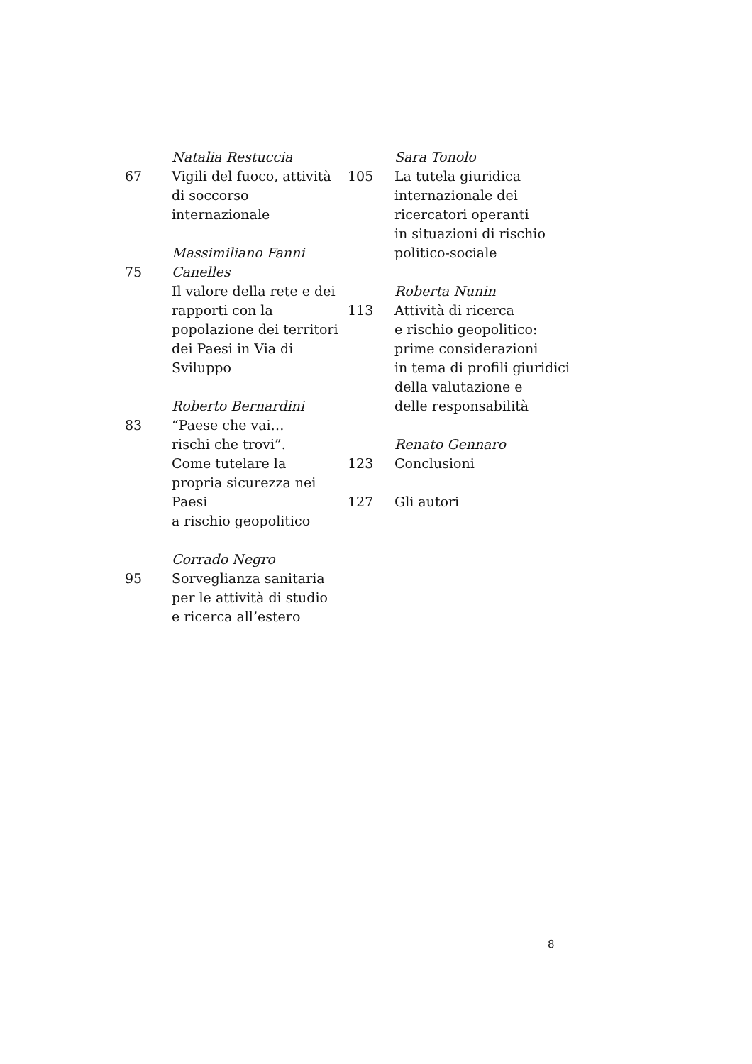67 Natalia Restuccia
Vigili del fuoco, attività
di soccorso internazionale
75 Massimiliano Fanni Canelles
Il valore della rete e dei
rapporti con la
popolazione dei territori
dei Paesi in Via di Sviluppo
83 Roberto Bernardini
“Paese che vai…
rischi che trovi”.
Come tutelare la
propria sicurezza nei Paesi
a rischio geopolitico
95 Corrado Negro
Sorveglianza sanitaria
per le attività di studio
e ricerca all’estero
105 Sara Tonolo
La tutela giuridica
internazionale dei
ricercatori operanti
in situazioni di rischio
politico-sociale
113 Roberta Nunin
Attività di ricerca
e rischio geopolitico:
prime considerazioni
in tema di profili giuridici
della valutazione e
delle responsabilità
123 Renato Gennaro
Conclusioni
127 Gli autori
8